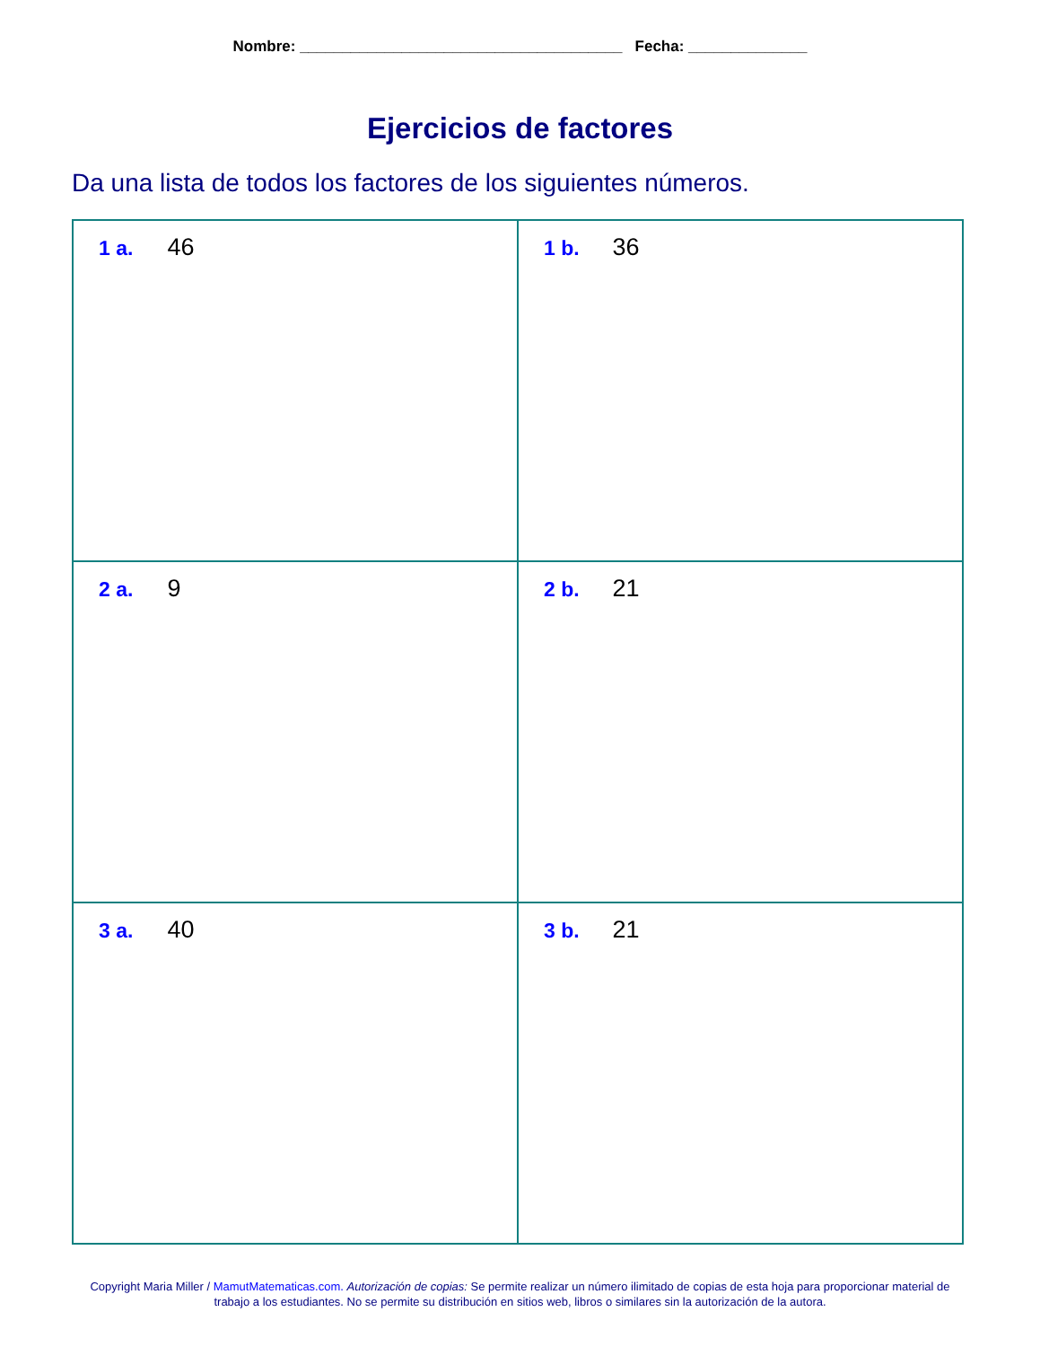Nombre: ______________________________________ Fecha: ______________
Ejercicios de factores
Da una lista de todos los factores de los siguientes números.
| 1 a. 46 | 1 b. 36 |
| 2 a. 9 | 2 b. 21 |
| 3 a. 40 | 3 b. 21 |
Copyright Maria Miller / MamutMatematicas.com. Autorización de copias: Se permite realizar un número ilimitado de copias de esta hoja para proporcionar material de trabajo a los estudiantes. No se permite su distribución en sitios web, libros o similares sin la autorización de la autora.